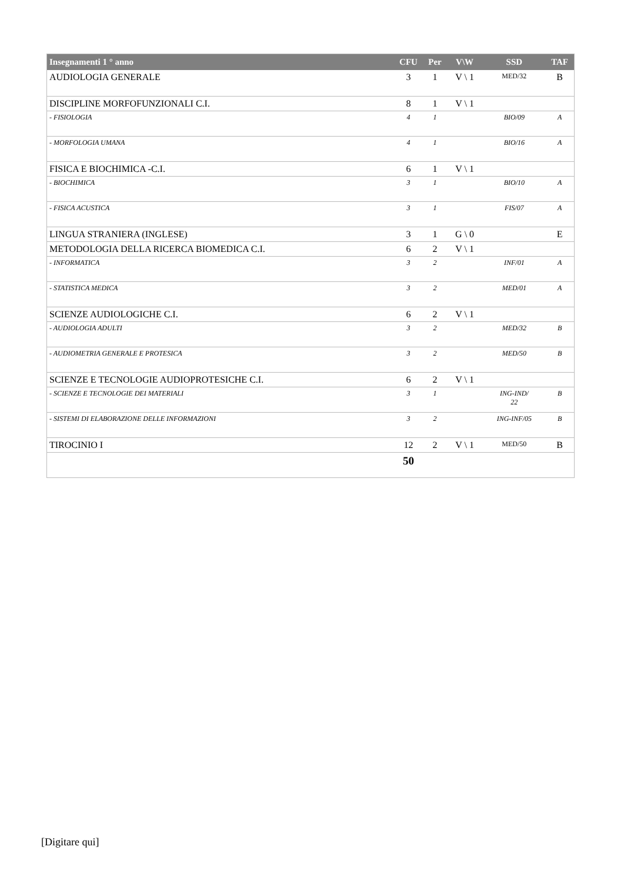| Insegnamenti 1 ° anno | CFU | Per | V\W | SSD | TAF |
| --- | --- | --- | --- | --- | --- |
| AUDIOLOGIA GENERALE | 3 | 1 | V \ 1 | MED/32 | B |
| DISCIPLINE MORFOFUNZIONALI C.I. | 8 | 1 | V \ 1 | | |
| - FISIOLOGIA | 4 | 1 | | BIO/09 | A |
| - MORFOLOGIA UMANA | 4 | 1 | | BIO/16 | A |
| FISICA E BIOCHIMICA -C.I. | 6 | 1 | V \ 1 | | |
| - BIOCHIMICA | 3 | 1 | | BIO/10 | A |
| - FISICA ACUSTICA | 3 | 1 | | FIS/07 | A |
| LINGUA STRANIERA (INGLESE) | 3 | 1 | G \ 0 | | E |
| METODOLOGIA DELLA RICERCA BIOMEDICA C.I. | 6 | 2 | V \ 1 | | |
| - INFORMATICA | 3 | 2 | | INF/01 | A |
| - STATISTICA MEDICA | 3 | 2 | | MED/01 | A |
| SCIENZE AUDIOLOGICHE C.I. | 6 | 2 | V \ 1 | | |
| - AUDIOLOGIA ADULTI | 3 | 2 | | MED/32 | B |
| - AUDIOMETRIA GENERALE E PROTESICA | 3 | 2 | | MED/50 | B |
| SCIENZE E TECNOLOGIE AUDIOPROTESICHE C.I. | 6 | 2 | V \ 1 | | |
| - SCIENZE E TECNOLOGIE DEI MATERIALI | 3 | 1 | | ING-IND/ 22 | B |
| - SISTEMI DI ELABORAZIONE DELLE INFORMAZIONI | 3 | 2 | | ING-INF/05 | B |
| TIROCINIO I | 12 | 2 | V \ 1 | MED/50 | B |
| | 50 | | | | |
[Digitare qui]